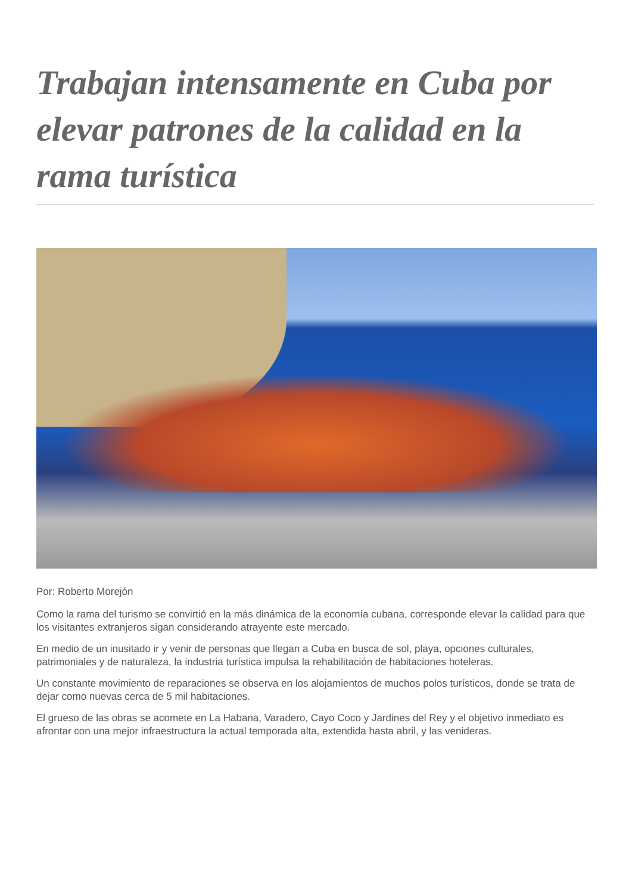Trabajan intensamente en Cuba por elevar patrones de la calidad en la rama turística
Por: Roberto Morejón
Como la rama del turismo se convirtió en la más dinámica de la economía cubana, corresponde elevar la calidad para que los visitantes extranjeros sigan considerando atrayente este mercado.
En medio de un inusitado ir y venir de personas que llegan a Cuba en busca de sol, playa, opciones culturales, patrimoniales y de naturaleza, la industria turística impulsa la rehabilitación de habitaciones hoteleras.
Un constante movimiento de reparaciones se observa en los alojamientos de muchos polos turísticos, donde se trata de dejar como nuevas cerca de 5 mil habitaciones.
El grueso de las obras se acomete en La Habana, Varadero, Cayo Coco y Jardines del Rey y el objetivo inmediato es afrontar con una mejor infraestructura la actual temporada alta, extendida hasta abril, y las venideras.